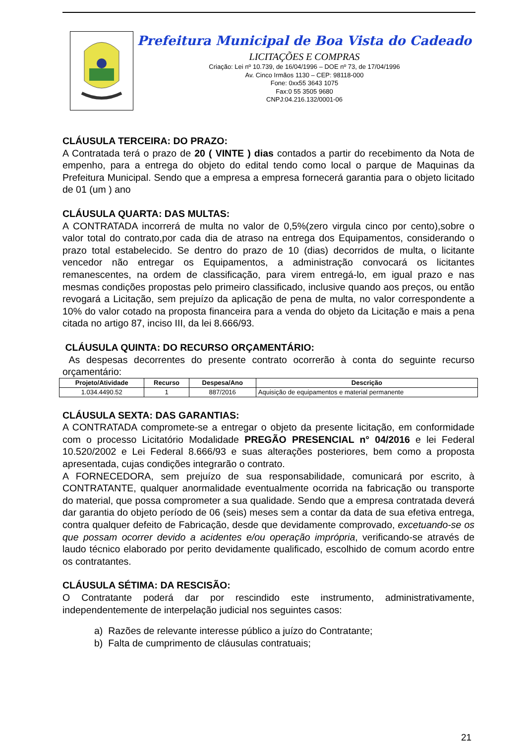Prefeitura Municipal de Boa Vista do Cadeado
LICITAÇÕES E COMPRAS
Criação: Lei nº 10.739, de 16/04/1996 – DOE nº 73, de 17/04/1996
Av. Cinco Irmãos 1130 – CEP: 98118-000
Fone: 0xx55 3643 1075
Fax:0 55 3505 9680
CNPJ:04.216.132/0001-06
CLÁUSULA TERCEIRA: DO PRAZO:
A Contratada terá o prazo de 20 ( VINTE ) dias contados a partir do recebimento da Nota de empenho, para a entrega do objeto do edital tendo como local o parque de Maquinas da Prefeitura Municipal. Sendo que a empresa a empresa fornecerá garantia para o objeto licitado de 01 (um ) ano
CLÁUSULA QUARTA: DAS MULTAS:
A CONTRATADA incorrerá de multa no valor de 0,5%(zero virgula cinco por cento),sobre o valor total do contrato,por cada dia de atraso na entrega dos Equipamentos, considerando o prazo total estabelecido. Se dentro do prazo de 10 (dias) decorridos de multa, o licitante vencedor não entregar os Equipamentos, a administração convocará os licitantes remanescentes, na ordem de classificação, para virem entregá-lo, em igual prazo e nas mesmas condições propostas pelo primeiro classificado, inclusive quando aos preços, ou então revogará a Licitação, sem prejuízo da aplicação de pena de multa, no valor correspondente a 10% do valor cotado na proposta financeira para a venda do objeto da Licitação e mais a pena citada no artigo 87, inciso III, da lei 8.666/93.
CLÁUSULA QUINTA: DO RECURSO ORÇAMENTÁRIO:
As despesas decorrentes do presente contrato ocorrerão à conta do seguinte recurso orçamentário:
| Projeto/Atividade | Recurso | Despesa/Ano | Descrição |
| --- | --- | --- | --- |
| 1.034.4490.52 | 1 | 887/2016 | Aquisição de equipamentos e material permanente |
CLÁUSULA SEXTA: DAS GARANTIAS:
A CONTRATADA compromete-se a entregar o objeto da presente licitação, em conformidade com o processo Licitatório Modalidade PREGÃO PRESENCIAL n° 04/2016 e lei Federal 10.520/2002 e Lei Federal 8.666/93 e suas alterações posteriores, bem como a proposta apresentada, cujas condições integrarão o contrato.
A FORNECEDORA, sem prejuízo de sua responsabilidade, comunicará por escrito, à CONTRATANTE, qualquer anormalidade eventualmente ocorrida na fabricação ou transporte do material, que possa comprometer a sua qualidade. Sendo que a empresa contratada deverá dar garantia do objeto período de 06 (seis) meses sem a contar da data de sua efetiva entrega, contra qualquer defeito de Fabricação, desde que devidamente comprovado, excetuando-se os que possam ocorrer devido a acidentes e/ou operação imprópria, verificando-se através de laudo técnico elaborado por perito devidamente qualificado, escolhido de comum acordo entre os contratantes.
CLÁUSULA SÉTIMA: DA RESCISÃO:
O Contratante poderá dar por rescindido este instrumento, administrativamente, independentemente de interpelação judicial nos seguintes casos:
a) Razões de relevante interesse público a juízo do Contratante;
b) Falta de cumprimento de cláusulas contratuais;
21